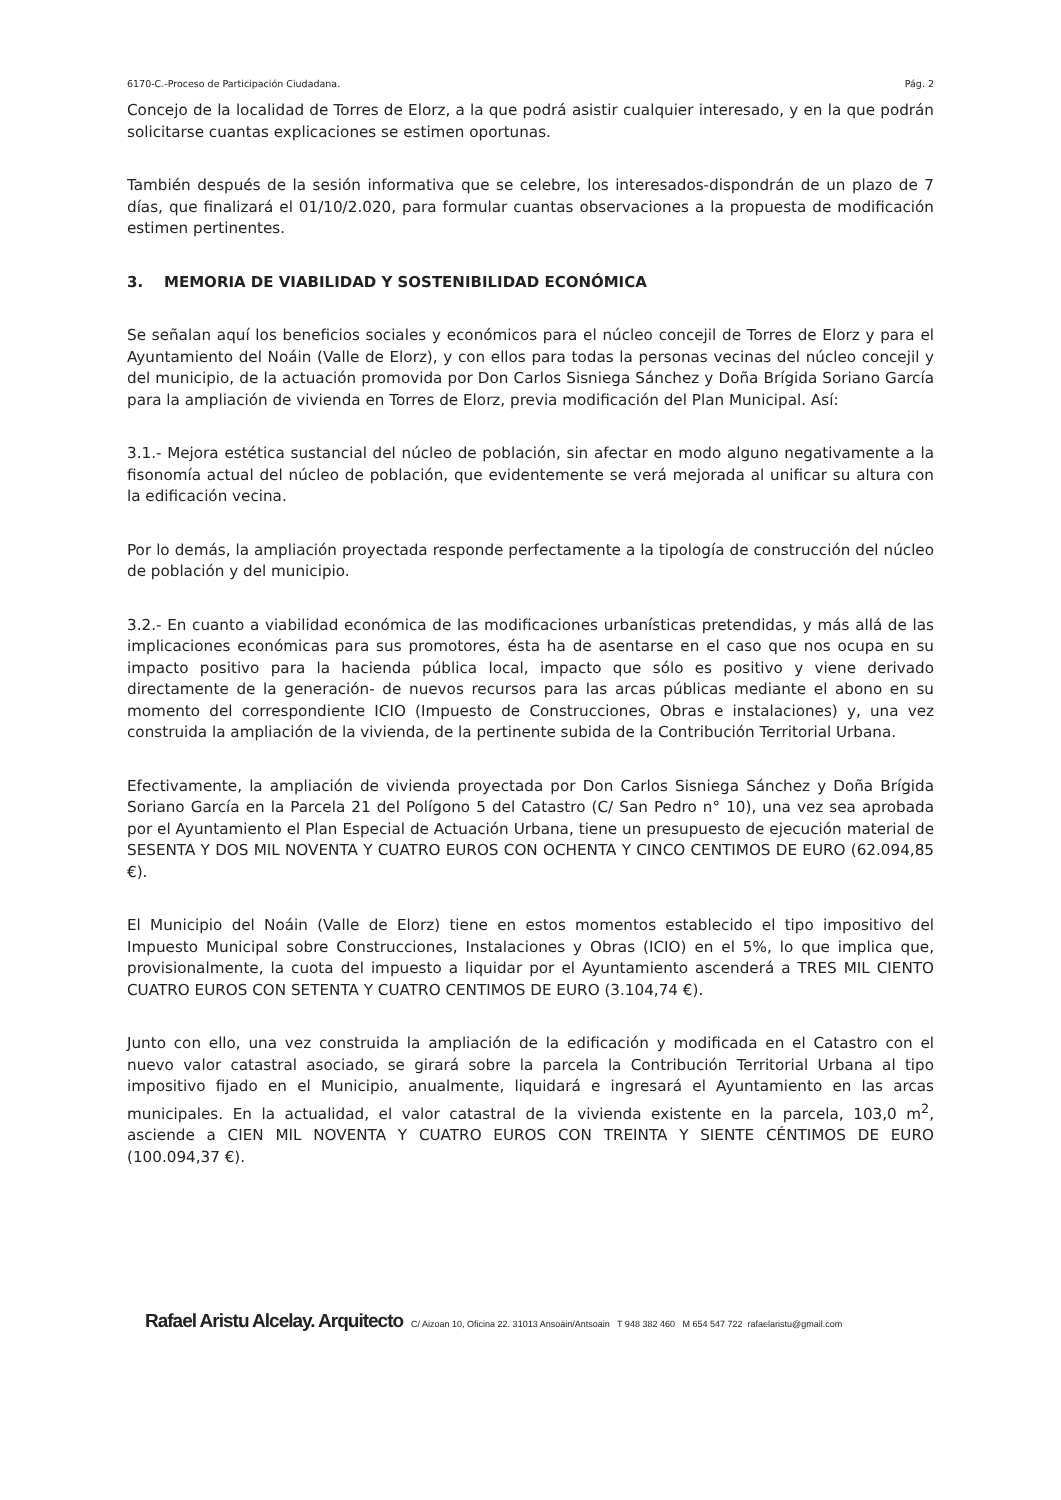6170-C.-Proceso de Participación Ciudadana. Pág. 2
Concejo de la localidad de Torres de Elorz, a la que podrá asistir cualquier interesado, y en la que podrán solicitarse cuantas explicaciones se estimen oportunas.
También después de la sesión informativa que se celebre, los interesados-dispondrán de un plazo de 7 días, que finalizará el 01/10/2.020, para formular cuantas observaciones a la propuesta de modificación estimen pertinentes.
3. MEMORIA DE VIABILIDAD Y SOSTENIBILIDAD ECONÓMICA
Se señalan aquí los beneficios sociales y económicos para el núcleo concejil de Torres de Elorz y para el Ayuntamiento del Noáin (Valle de Elorz), y con ellos para todas la personas vecinas del núcleo concejil y del municipio, de la actuación promovida por Don Carlos Sisniega Sánchez y Doña Brígida Soriano García para la ampliación de vivienda en Torres de Elorz, previa modificación del Plan Municipal. Así:
3.1.- Mejora estética sustancial del núcleo de población, sin afectar en modo alguno negativamente a la fisonomía actual del núcleo de población, que evidentemente se verá mejorada al unificar su altura con la edificación vecina.
Por lo demás, la ampliación proyectada responde perfectamente a la tipología de construcción del núcleo de población y del municipio.
3.2.- En cuanto a viabilidad económica de las modificaciones urbanísticas pretendidas, y más allá de las implicaciones económicas para sus promotores, ésta ha de asentarse en el caso que nos ocupa en su impacto positivo para la hacienda pública local, impacto que sólo es positivo y viene derivado directamente de la generación- de nuevos recursos para las arcas públicas mediante el abono en su momento del correspondiente ICIO (Impuesto de Construcciones, Obras e instalaciones) y, una vez construida la ampliación de la vivienda, de la pertinente subida de la Contribución Territorial Urbana.
Efectivamente, la ampliación de vivienda proyectada por Don Carlos Sisniega Sánchez y Doña Brígida Soriano García en la Parcela 21 del Polígono 5 del Catastro (C/ San Pedro n° 10), una vez sea aprobada por el Ayuntamiento el Plan Especial de Actuación Urbana, tiene un presupuesto de ejecución material de SESENTA Y DOS MIL NOVENTA Y CUATRO EUROS CON OCHENTA Y CINCO CENTIMOS DE EURO (62.094,85 €).
El Municipio del Noáin (Valle de Elorz) tiene en estos momentos establecido el tipo impositivo del Impuesto Municipal sobre Construcciones, Instalaciones y Obras (ICIO) en el 5%, lo que implica que, provisionalmente, la cuota del impuesto a liquidar por el Ayuntamiento ascenderá a TRES MIL CIENTO CUATRO EUROS CON SETENTA Y CUATRO CENTIMOS DE EURO (3.104,74 €).
Junto con ello, una vez construida la ampliación de la edificación y modificada en el Catastro con el nuevo valor catastral asociado, se girará sobre la parcela la Contribución Territorial Urbana al tipo impositivo fijado en el Municipio, anualmente, liquidará e ingresará el Ayuntamiento en las arcas municipales. En la actualidad, el valor catastral de la vivienda existente en la parcela, 103,0 m<sup>2</sup>, asciende a CIEN MIL NOVENTA Y CUATRO EUROS CON TREINTA Y SIENTE CÉNTIMOS DE EURO (100.094,37 €).
Rafael Aristu Alcelay. Arquitecto C/ Aizoan 10, Oficina 22. 31013 Ansoáin/Antsoain T 948 382 460 M 654 547 722 rafaelaristu@gmail.com